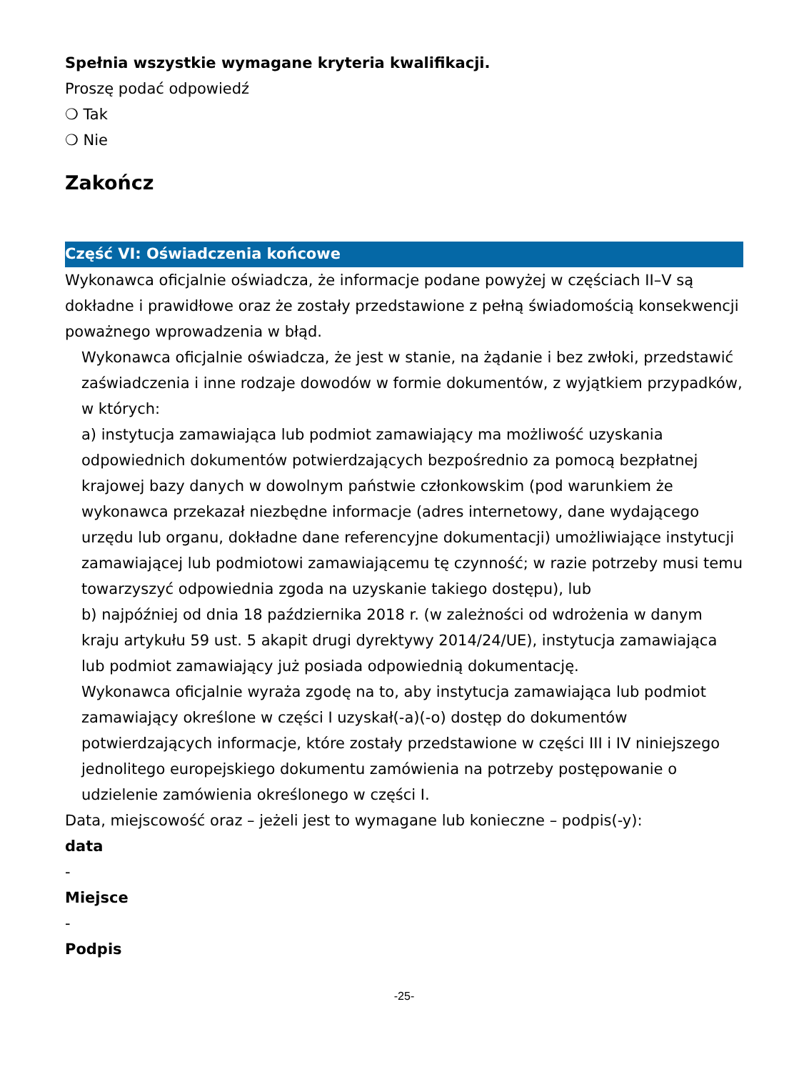Spełnia wszystkie wymagane kryteria kwalifikacji.
Proszę podać odpowiedź
❍ Tak
❍ Nie
Zakończ
Część VI: Oświadczenia końcowe
Wykonawca oficjalnie oświadcza, że informacje podane powyżej w częściach II–V są dokładne i prawidłowe oraz że zostały przedstawione z pełną świadomością konsekwencji poważnego wprowadzenia w błąd.
Wykonawca oficjalnie oświadcza, że jest w stanie, na żądanie i bez zwłoki, przedstawić zaświadczenia i inne rodzaje dowodów w formie dokumentów, z wyjątkiem przypadków, w których:
a) instytucja zamawiająca lub podmiot zamawiający ma możliwość uzyskania odpowiednich dokumentów potwierdzających bezpośrednio za pomocą bezpłatnej krajowej bazy danych w dowolnym państwie członkowskim (pod warunkiem że wykonawca przekazał niezbędne informacje (adres internetowy, dane wydającego urzędu lub organu, dokładne dane referencyjne dokumentacji) umożliwiające instytucji zamawiającej lub podmiotowi zamawiającemu tę czynność; w razie potrzeby musi temu towarzyszyć odpowiednia zgoda na uzyskanie takiego dostępu), lub
b) najpóźniej od dnia 18 października 2018 r. (w zależności od wdrożenia w danym kraju artykułu 59 ust. 5 akapit drugi dyrektywy 2014/24/UE), instytucja zamawiająca lub podmiot zamawiający już posiada odpowiednią dokumentację.
Wykonawca oficjalnie wyraża zgodę na to, aby instytucja zamawiająca lub podmiot zamawiający określone w części I uzyskał(-a)(-o) dostęp do dokumentów potwierdzających informacje, które zostały przedstawione w części III i IV niniejszego jednolitego europejskiego dokumentu zamówienia na potrzeby postępowanie o udzielenie zamówienia określonego w części I.
Data, miejscowość oraz – jeżeli jest to wymagane lub konieczne – podpis(-y):
data
-
Miejsce
-
Podpis
-25-